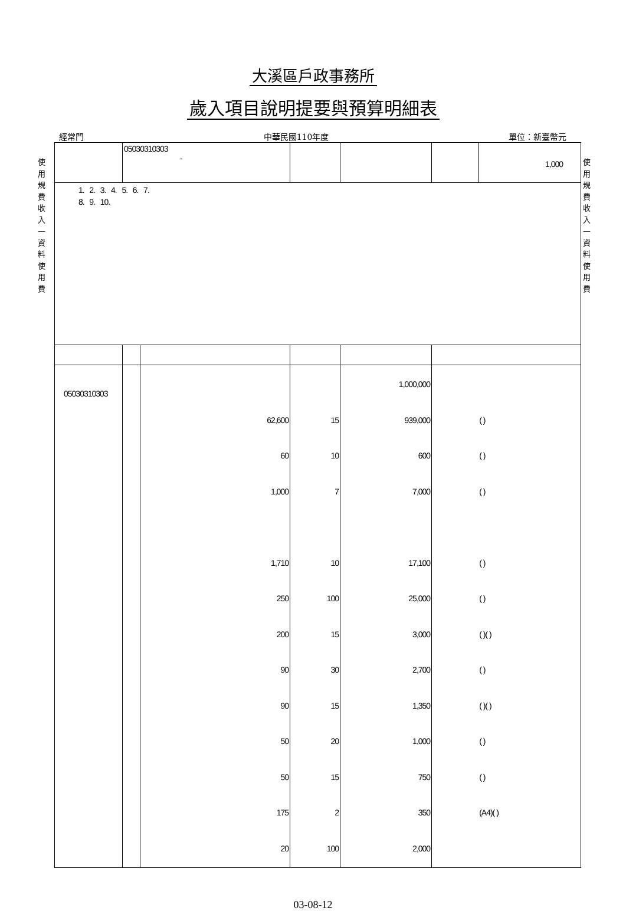大溪區戶政事務所
歲入項目說明提要與預算明細表
經常門 中華民國110年度 單位：新臺幣元
使用規費收入—資料使用費
使用規費收入—資料使用費
| | 05030310303 - | | | | | | 1,000 |
| 1. 2. 3. 4. 5. 6. 7. 8. 9. 10. | | | | | | | |
| 05030310303 | | | 62,600 60 1,000 1,710 250 200 90 90 50 50 175 20 | 15 10 7 10 100 15 30 15 20 15 2 100 | 1,000,000 939,000 600 7,000 17,100 25,000 3,000 2,700 1,350 1,000 750 350 2,000 | ( ) ( ) ( ) ( ) ( ) ( )( ) ( ) ( )( ) ( ) ( ) (A4)( ) | |
03-08-12